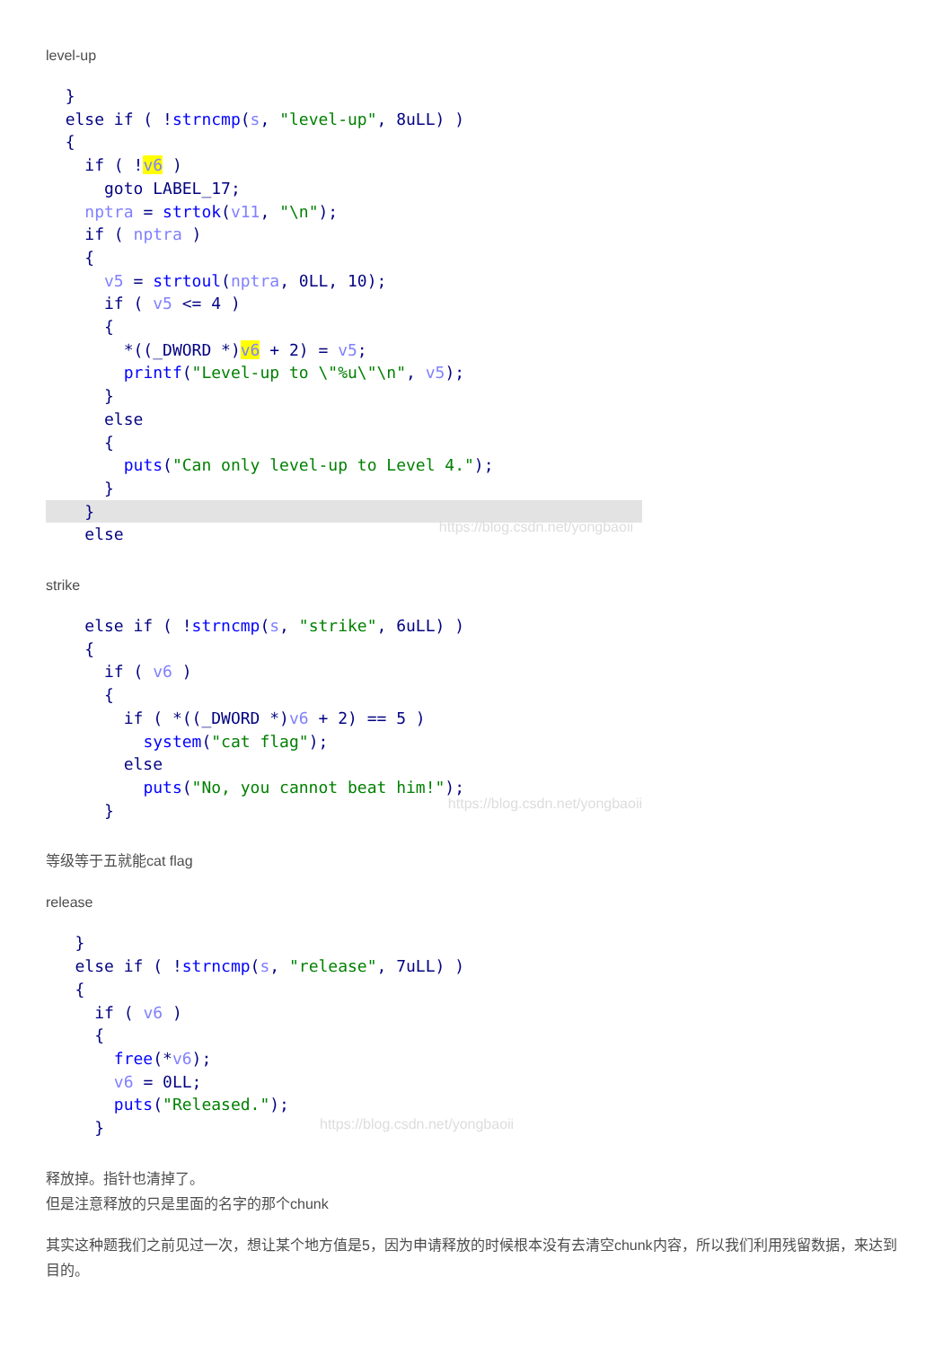level-up
  }
  else if ( !strncmp(s, "level-up", 8uLL) )
  {
    if ( !v6 )
      goto LABEL_17;
    nptra = strtok(v11, "\n");
    if ( nptra )
    {
      v5 = strtoul(nptra, 0LL, 10);
      if ( v5 <= 4 )
      {
        *((_DWORD *)v6 + 2) = v5;
        printf("Level-up to \"%u\"\n", v5);
      }
      else
      {
        puts("Can only level-up to Level 4.");
      }
    }    elsehttps://blog.csdn.net/yongbaoii
strike
    else if ( !strncmp(s, "strike", 6uLL) )
    {
      if ( v6 )
      {
        if ( *((_DWORD *)v6 + 2) == 5 )
          system("cat flag");
        else
          puts("No, you cannot beat him!");
      }https://blog.csdn.net/yongbaoii
等级等于五就能cat flag
release
   }
   else if ( !strncmp(s, "release", 7uLL) )
   {
     if ( v6 )
     {
       free(*v6);
       v6 = 0LL;
       puts("Released.");
     }https://blog.csdn.net/yongbaoii
释放掉。指针也清掉了。
但是注意释放的只是里面的名字的那个chunk
其实这种题我们之前见过一次，想让某个地方值是5，因为申请释放的时候根本没有去清空chunk内容，所以我们利用残留数据，来达到目的。